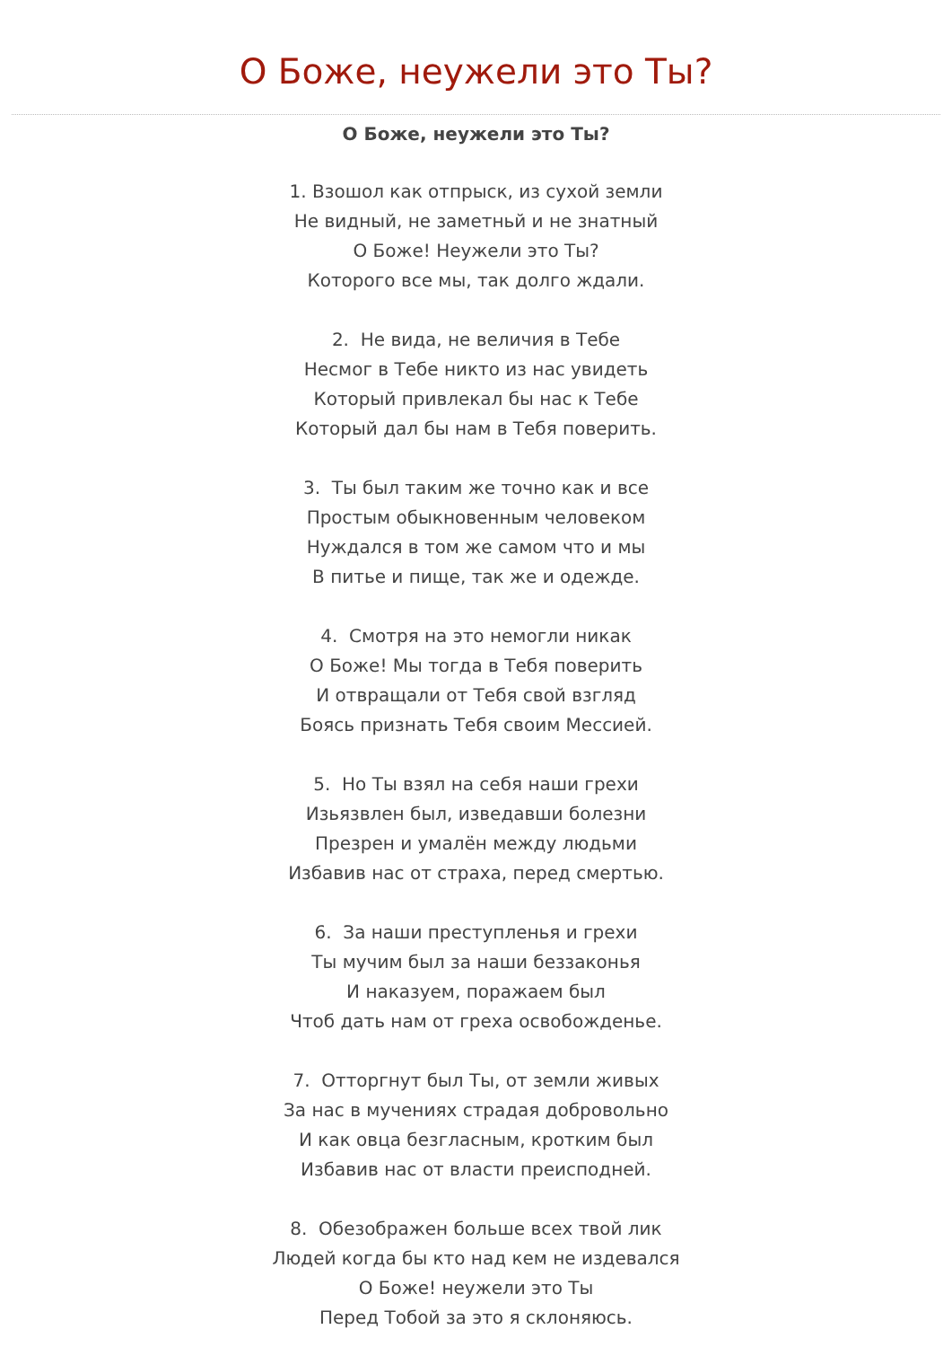О Боже, неужели это Ты?
О Боже, неужели это Ты?
1. Взошол как отпрыск, из сухой земли
Не видный, не заметньй и не знатный
О Боже! Неужели это Ты?
Которого все мы, так долго ждали.
2. Не вида, не величия в Тебе
Несмог в Тебе никто из нас увидеть
Который привлекал бы нас к Тебе
Который дал бы нам в Тебя поверить.
3. Ты был таким же точно как и все
Простым обыкновенным человеком
Нуждался в том же самом что и мы
В питье и пище, так же и одежде.
4. Смотря на это немогли никак
О Боже! Мы тогда в Тебя поверить
И отвращали от Тебя свой взгляд
Боясь признать Тебя своим Мессией.
5. Но Ты взял на себя наши грехи
Изьязвлен был, изведавши болезни
Презрен и умалён между людьми
Избавив нас от страха, перед смертью.
6. За наши преступленья и грехи
Ты мучим был за наши беззаконья
И наказуем, поражаем был
Чтоб дать нам от греха освобожденье.
7. Отторгнут был Ты, от земли живых
За нас в мучениях страдая добровольно
И как овца безгласным, кротким был
Избавив нас от власти преисподней.
8. Обезображен больше всех твой лик
Людей когда бы кто над кем не издевался
О Боже! неужели это Ты
Перед Тобой за это я склоняюсь.